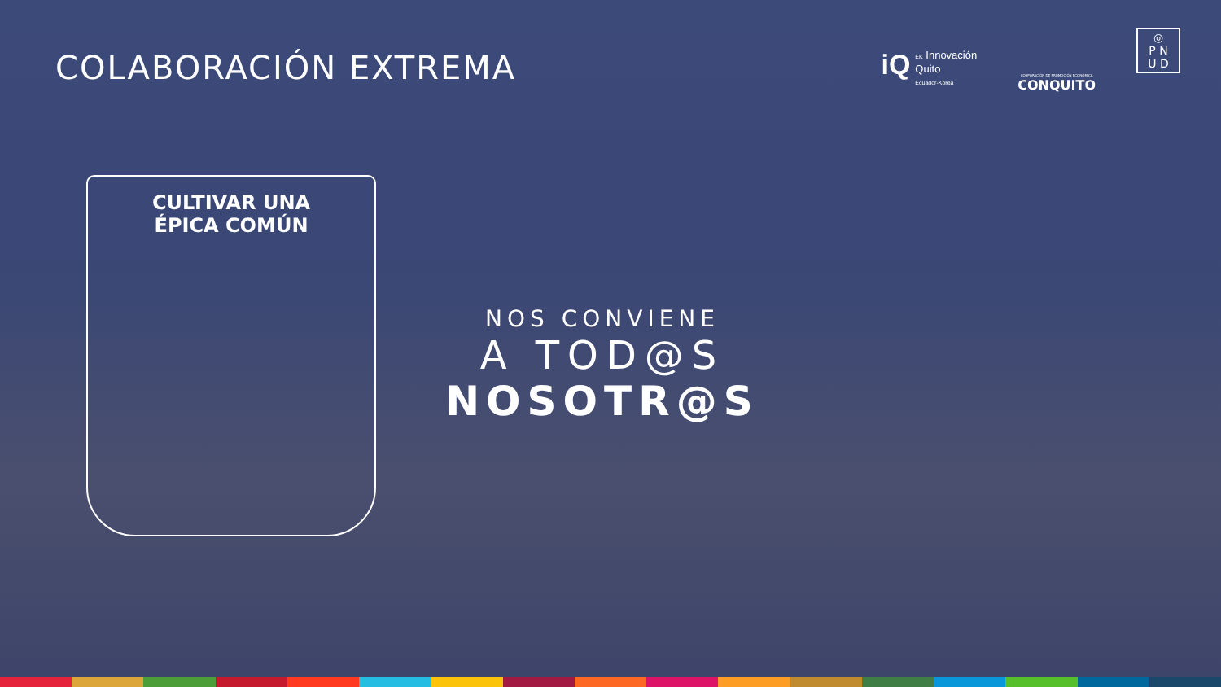COLABORACIÓN EXTREMA
iQ
EK Innovación
Quito
Ecuador-Korea
CORPORACIÓN DE PROMOCIÓN ECONÓMICA
CONQUITO
◎
P N
U D
CULTIVAR UNA
ÉPICA COMÚN
NOS CONVIENE
A TOD@S
NOSOTR@S